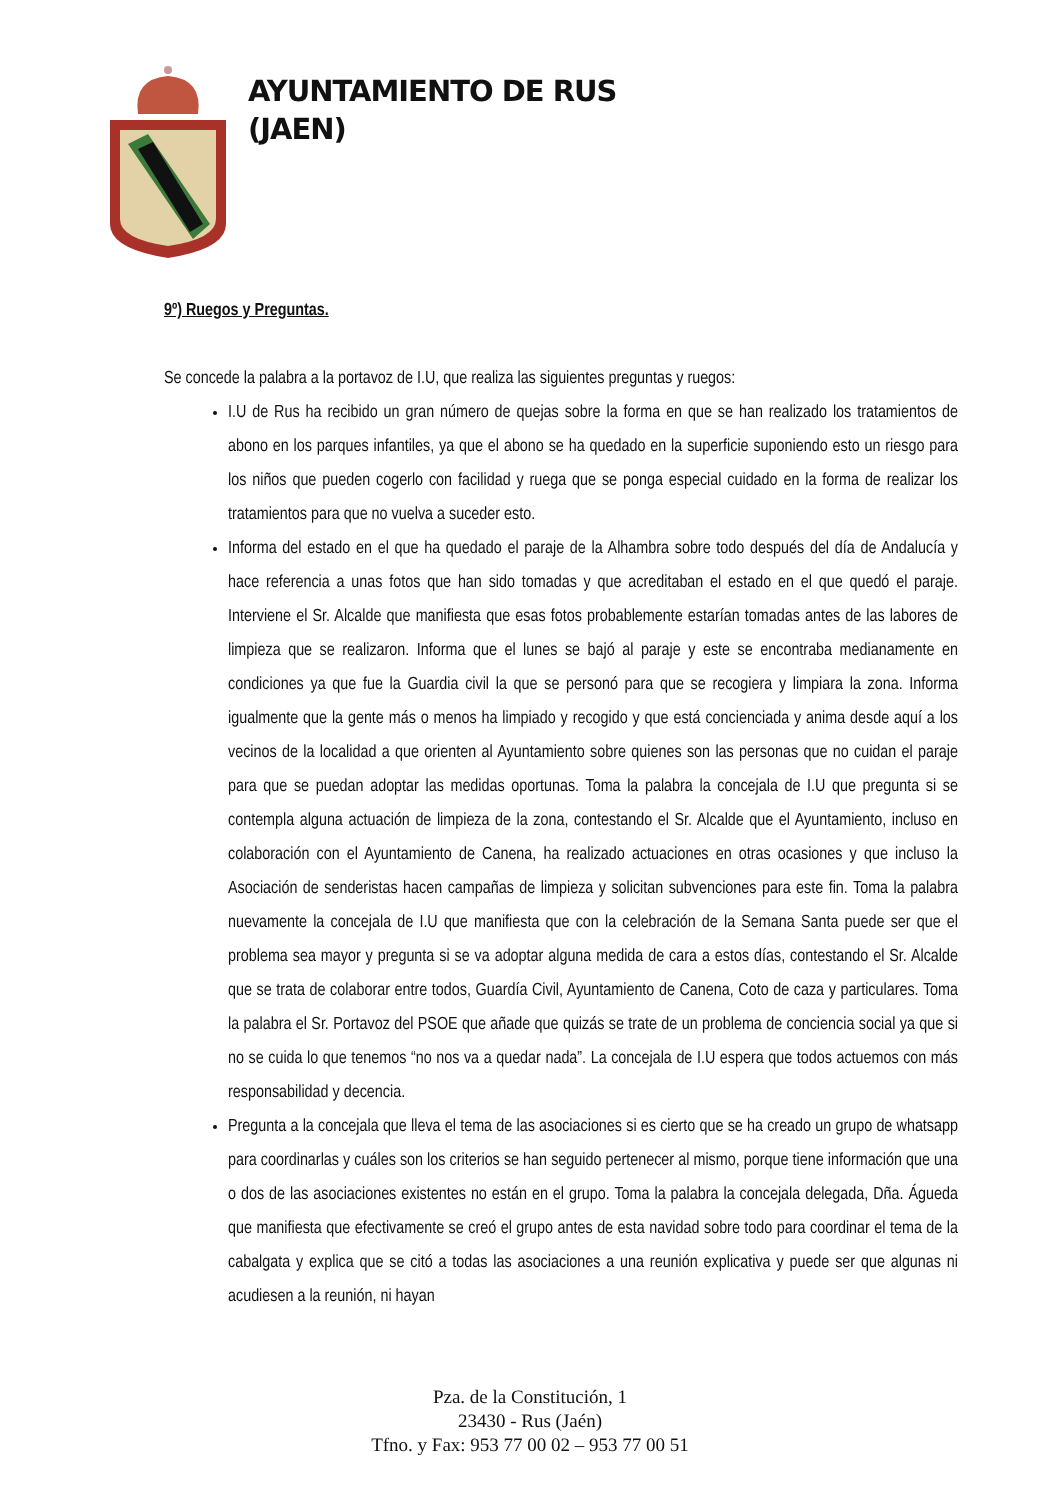AYUNTAMIENTO DE RUS
(JAEN)
9º) Ruegos y Preguntas.
Se concede la palabra a la portavoz de I.U, que realiza las siguientes preguntas y ruegos:
I.U de Rus ha recibido un gran número de quejas sobre la forma en que se han realizado los tratamientos de abono en los parques infantiles, ya que el abono se ha quedado en la superficie suponiendo esto un riesgo para los niños que pueden cogerlo con facilidad y ruega que se ponga especial cuidado en la forma de realizar los tratamientos para que no vuelva a suceder esto.
Informa del estado en el que ha quedado el paraje de la Alhambra sobre todo después del día de Andalucía y hace referencia a unas fotos que han sido tomadas y que acreditaban el estado en el que quedó el paraje. Interviene el Sr. Alcalde que manifiesta que esas fotos probablemente estarían tomadas antes de las labores de limpieza que se realizaron. Informa que el lunes se bajó al paraje y este se encontraba medianamente en condiciones ya que fue la Guardia civil la que se personó para que se recogiera y limpiara la zona. Informa igualmente que la gente más o menos ha limpiado y recogido y que está concienciada y anima desde aquí a los vecinos de la localidad a que orienten al Ayuntamiento sobre quienes son las personas que no cuidan el paraje para que se puedan adoptar las medidas oportunas. Toma la palabra la concejala de I.U que pregunta si se contempla alguna actuación de limpieza de la zona, contestando el Sr. Alcalde que el Ayuntamiento, incluso en colaboración con el Ayuntamiento de Canena, ha realizado actuaciones en otras ocasiones y que incluso la Asociación de senderistas hacen campañas de limpieza y solicitan subvenciones para este fin. Toma la palabra nuevamente la concejala de I.U que manifiesta que con la celebración de la Semana Santa puede ser que el problema sea mayor y pregunta si se va adoptar alguna medida de cara a estos días, contestando el Sr. Alcalde que se trata de colaborar entre todos, Guardía Civil, Ayuntamiento de Canena, Coto de caza y particulares. Toma la palabra el Sr. Portavoz del PSOE que añade que quizás se trate de un problema de conciencia social ya que si no se cuida lo que tenemos “no nos va a quedar nada”. La concejala de I.U espera que todos actuemos con más responsabilidad y decencia.
Pregunta a la concejala que lleva el tema de las asociaciones si es cierto que se ha creado un grupo de whatsapp para coordinarlas y cuáles son los criterios se han seguido pertenecer al mismo, porque tiene información que una o dos de las asociaciones existentes no están en el grupo. Toma la palabra la concejala delegada, Dña. Águeda que manifiesta que efectivamente se creó el grupo antes de esta navidad sobre todo para coordinar el tema de la cabalgata y explica que se citó a todas las asociaciones a una reunión explicativa y puede ser que algunas ni acudiesen a la reunión, ni hayan
Pza. de la Constitución, 1
23430 - Rus (Jaén)
Tfno. y Fax: 953 77 00 02 – 953 77 00 51